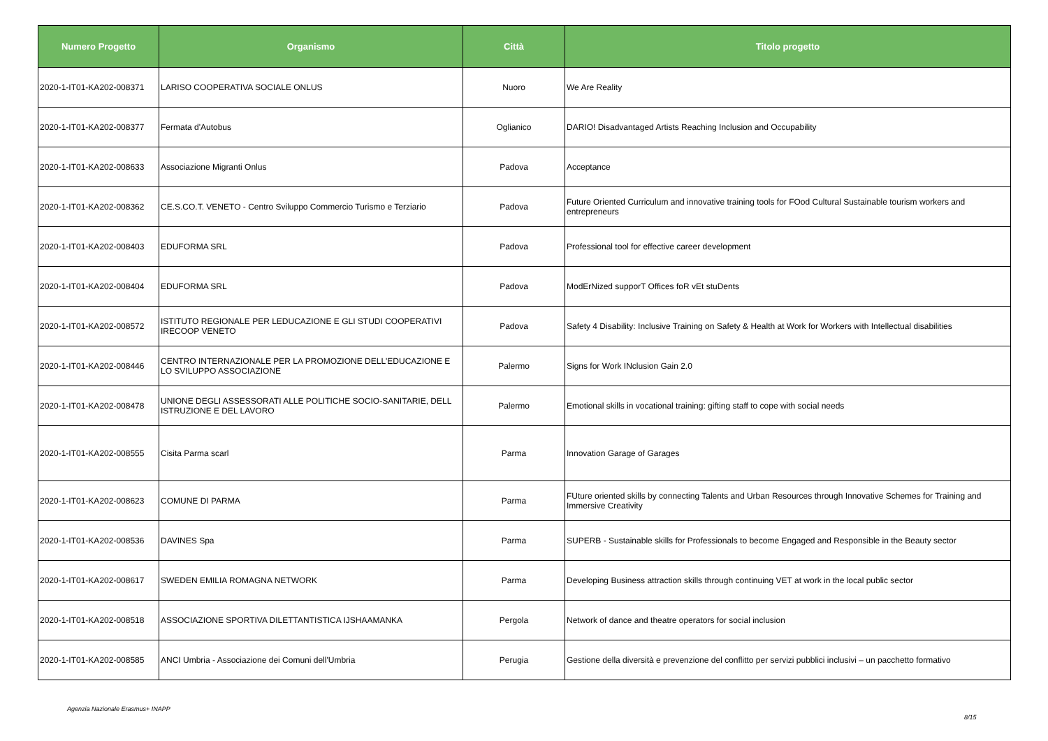| Numero Progetto | Organismo | Città | Titolo progetto |
| --- | --- | --- | --- |
| 2020-1-IT01-KA202-008371 | LARISO COOPERATIVA SOCIALE ONLUS | Nuoro | We Are Reality |
| 2020-1-IT01-KA202-008377 | Fermata d'Autobus | Oglianico | DARIO! Disadvantaged Artists Reaching Inclusion and Occupability |
| 2020-1-IT01-KA202-008633 | Associazione Migranti Onlus | Padova | Acceptance |
| 2020-1-IT01-KA202-008362 | CE.S.CO.T. VENETO - Centro Sviluppo Commercio Turismo e Terziario | Padova | Future Oriented Curriculum and innovative training tools for FOod Cultural Sustainable tourism workers and entrepreneurs |
| 2020-1-IT01-KA202-008403 | EDUFORMA SRL | Padova | Professional tool for effective career development |
| 2020-1-IT01-KA202-008404 | EDUFORMA SRL | Padova | ModErNized supporT Offices foR vEt stuDents |
| 2020-1-IT01-KA202-008572 | ISTITUTO REGIONALE PER LEDUCAZIONE E GLI STUDI COOPERATIVI IRECOOP VENETO | Padova | Safety 4 Disability: Inclusive Training on Safety & Health at Work for Workers with Intellectual disabilities |
| 2020-1-IT01-KA202-008446 | CENTRO INTERNAZIONALE PER LA PROMOZIONE DELL'EDUCAZIONE E LO SVILUPPO ASSOCIAZIONE | Palermo | Signs for Work INclusion Gain 2.0 |
| 2020-1-IT01-KA202-008478 | UNIONE DEGLI ASSESSORATI ALLE POLITICHE SOCIO-SANITARIE, DELL ISTRUZIONE E DEL LAVORO | Palermo | Emotional skills in vocational training: gifting staff to cope with social needs |
| 2020-1-IT01-KA202-008555 | Cisita Parma scarl | Parma | Innovation Garage of Garages |
| 2020-1-IT01-KA202-008623 | COMUNE DI PARMA | Parma | FUture oriented skills by connecting Talents and Urban Resources through Innovative Schemes for Training and Immersive Creativity |
| 2020-1-IT01-KA202-008536 | DAVINES Spa | Parma | SUPERB - Sustainable skills for Professionals to become Engaged and Responsible in the Beauty sector |
| 2020-1-IT01-KA202-008617 | SWEDEN EMILIA ROMAGNA NETWORK | Parma | Developing Business attraction skills through continuing VET at work in the local public sector |
| 2020-1-IT01-KA202-008518 | ASSOCIAZIONE SPORTIVA DILETTANTISTICA IJSHAAMANKA | Pergola | Network of dance and theatre operators for social inclusion |
| 2020-1-IT01-KA202-008585 | ANCI Umbria - Associazione dei Comuni dell'Umbria | Perugia | Gestione della diversità e prevenzione del conflitto per servizi pubblici inclusivi – un pacchetto formativo |
Agenzia Nazionale Erasmus+ INAPP
8/15